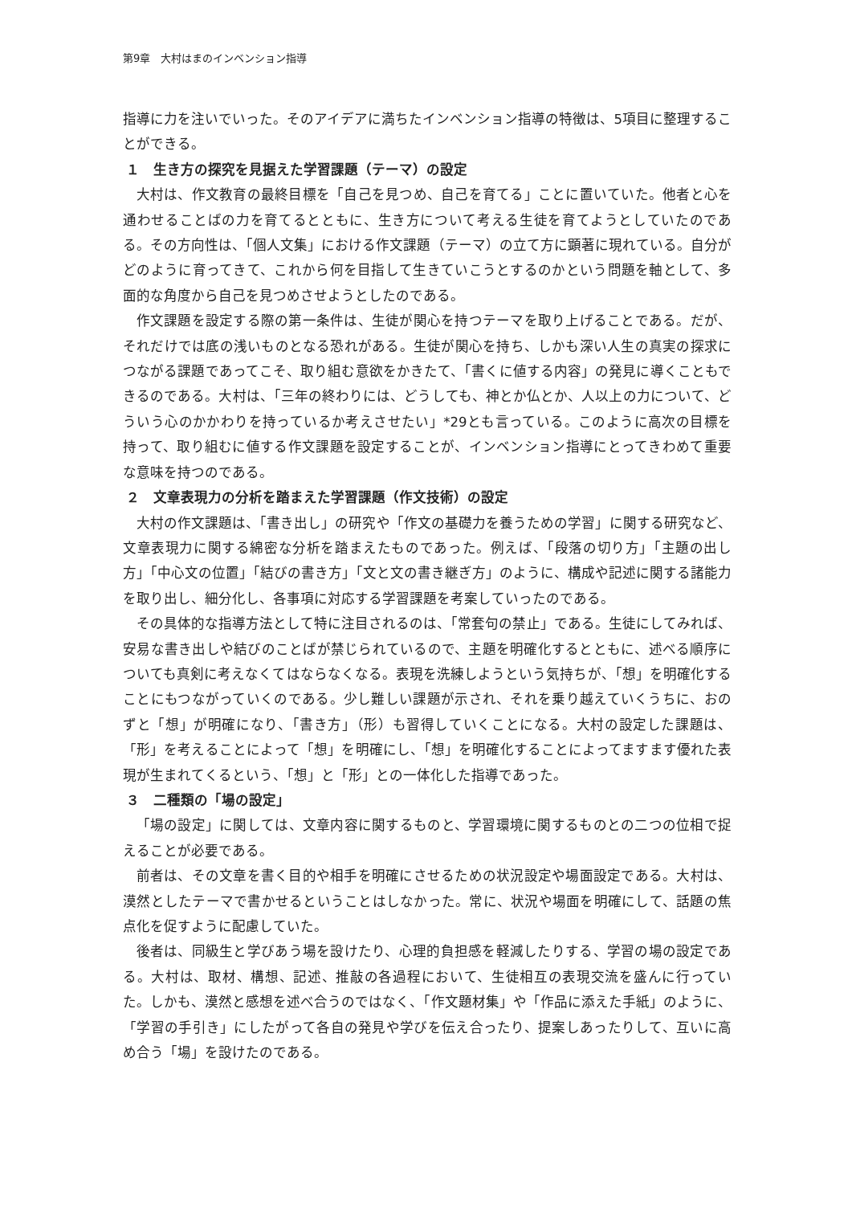第9章　大村はまのインベンション指導
指導に力を注いでいった。そのアイデアに満ちたインベンション指導の特徴は、5項目に整理することができる。
１　生き方の探究を見据えた学習課題（テーマ）の設定
大村は、作文教育の最終目標を「自己を見つめ、自己を育てる」ことに置いていた。他者と心を通わせることばの力を育てるとともに、生き方について考える生徒を育てようとしていたのである。その方向性は、「個人文集」における作文課題（テーマ）の立て方に顕著に現れている。自分がどのように育ってきて、これから何を目指して生きていこうとするのかという問題を軸として、多面的な角度から自己を見つめさせようとしたのである。
作文課題を設定する際の第一条件は、生徒が関心を持つテーマを取り上げることである。だが、それだけでは底の浅いものとなる恐れがある。生徒が関心を持ち、しかも深い人生の真実の探求につながる課題であってこそ、取り組む意欲をかきたて、「書くに値する内容」の発見に導くこともできるのである。大村は、「三年の終わりには、どうしても、神とか仏とか、人以上の力について、どういう心のかかわりを持っているか考えさせたい」*29とも言っている。このように高次の目標を持って、取り組むに値する作文課題を設定することが、インベンション指導にとってきわめて重要な意味を持つのである。
２　文章表現力の分析を踏まえた学習課題（作文技術）の設定
大村の作文課題は、「書き出し」の研究や「作文の基礎力を養うための学習」に関する研究など、文章表現力に関する綿密な分析を踏まえたものであった。例えば、「段落の切り方」「主題の出し方」「中心文の位置」「結びの書き方」「文と文の書き継ぎ方」のように、構成や記述に関する諸能力を取り出し、細分化し、各事項に対応する学習課題を考案していったのである。
その具体的な指導方法として特に注目されるのは、「常套句の禁止」である。生徒にしてみれば、安易な書き出しや結びのことばが禁じられているので、主題を明確化するとともに、述べる順序についても真剣に考えなくてはならなくなる。表現を洗練しようという気持ちが、「想」を明確化することにもつながっていくのである。少し難しい課題が示され、それを乗り越えていくうちに、おのずと「想」が明確になり、「書き方」（形）も習得していくことになる。大村の設定した課題は、「形」を考えることによって「想」を明確にし、「想」を明確化することによってますます優れた表現が生まれてくるという、「想」と「形」との一体化した指導であった。
３　二種類の「場の設定」
「場の設定」に関しては、文章内容に関するものと、学習環境に関するものとの二つの位相で捉えることが必要である。
前者は、その文章を書く目的や相手を明確にさせるための状況設定や場面設定である。大村は、漠然としたテーマで書かせるということはしなかった。常に、状況や場面を明確にして、話題の焦点化を促すように配慮していた。
後者は、同級生と学びあう場を設けたり、心理的負担感を軽減したりする、学習の場の設定である。大村は、取材、構想、記述、推敲の各過程において、生徒相互の表現交流を盛んに行っていた。しかも、漠然と感想を述べ合うのではなく、「作文題材集」や「作品に添えた手紙」のように、「学習の手引き」にしたがって各自の発見や学びを伝え合ったり、提案しあったりして、互いに高め合う「場」を設けたのである。